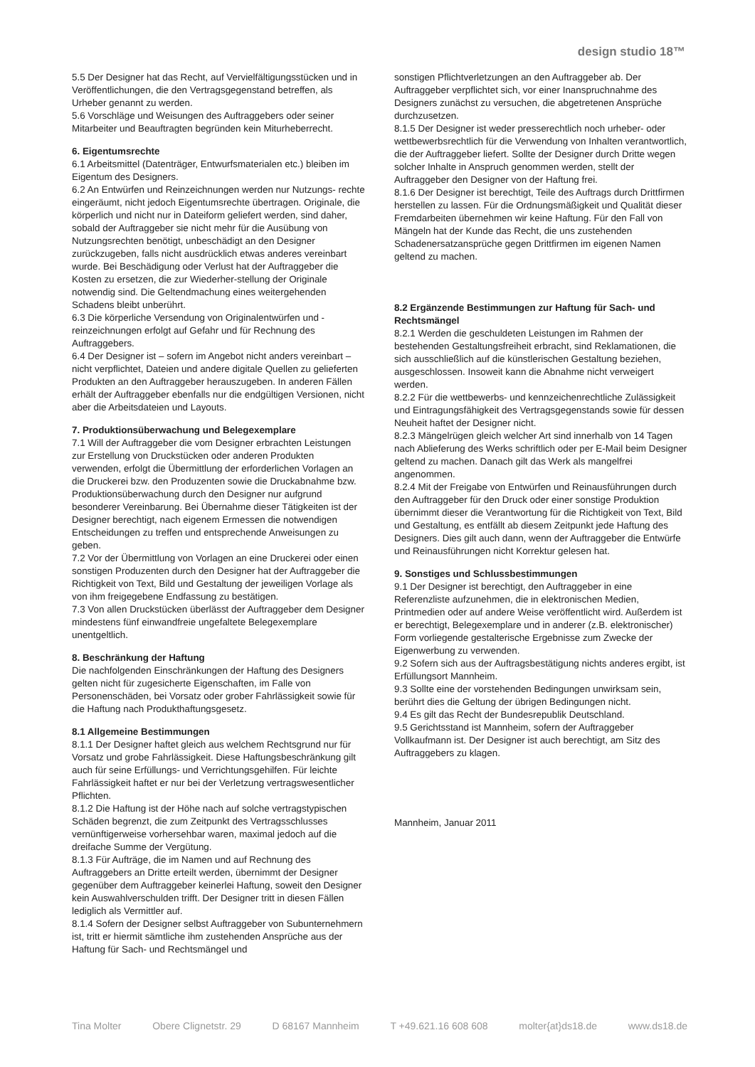design studio 18™
5.5 Der Designer hat das Recht, auf Vervielfältigungsstücken und in Veröffentlichungen, die den Vertragsgegenstand betreffen, als Urheber genannt zu werden.
5.6 Vorschläge und Weisungen des Auftraggebers oder seiner Mitarbeiter und Beauftragten begründen kein Miturheberrecht.
6. Eigentumsrechte
6.1 Arbeitsmittel (Datenträger, Entwurfsmaterialen etc.) bleiben im Eigentum des Designers.
6.2 An Entwürfen und Reinzeichnungen werden nur Nutzungs- rechte eingeräumt, nicht jedoch Eigentumsrechte übertragen. Originale, die körperlich und nicht nur in Dateiform geliefert werden, sind daher, sobald der Auftraggeber sie nicht mehr für die Ausübung von Nutzungsrechten benötigt, unbeschädigt an den Designer zurückzugeben, falls nicht ausdrücklich etwas anderes vereinbart wurde. Bei Beschädigung oder Verlust hat der Auftraggeber die Kosten zu ersetzen, die zur Wiederher-stellung der Originale notwendig sind. Die Geltendmachung eines weitergehenden Schadens bleibt unberührt.
6.3 Die körperliche Versendung von Originalentwürfen und -reinzeichnungen erfolgt auf Gefahr und für Rechnung des Auftraggebers.
6.4 Der Designer ist – sofern im Angebot nicht anders vereinbart – nicht verpflichtet, Dateien und andere digitale Quellen zu gelieferten Produkten an den Auftraggeber herauszugeben. In anderen Fällen erhält der Auftraggeber ebenfalls nur die endgültigen Versionen, nicht aber die Arbeitsdateien und Layouts.
7. Produktionsüberwachung und Belegexemplare
7.1 Will der Auftraggeber die vom Designer erbrachten Leistungen zur Erstellung von Druckstücken oder anderen Produkten verwenden, erfolgt die Übermittlung der erforderlichen Vorlagen an die Druckerei bzw. den Produzenten sowie die Druckabnahme bzw. Produktionsüberwachung durch den Designer nur aufgrund besonderer Vereinbarung. Bei Übernahme dieser Tätigkeiten ist der Designer berechtigt, nach eigenem Ermessen die notwendigen Entscheidungen zu treffen und entsprechende Anweisungen zu geben.
7.2 Vor der Übermittlung von Vorlagen an eine Druckerei oder einen sonstigen Produzenten durch den Designer hat der Auftraggeber die Richtigkeit von Text, Bild und Gestaltung der jeweiligen Vorlage als von ihm freigegebene Endfassung zu bestätigen.
7.3 Von allen Druckstücken überlässt der Auftraggeber dem Designer mindestens fünf einwandfreie ungefaltete Belegexemplare unentgeltlich.
8. Beschränkung der Haftung
Die nachfolgenden Einschränkungen der Haftung des Designers gelten nicht für zugesicherte Eigenschaften, im Falle von Personenschäden, bei Vorsatz oder grober Fahrlässigkeit sowie für die Haftung nach Produkthaftungsgesetz.
8.1 Allgemeine Bestimmungen
8.1.1 Der Designer haftet gleich aus welchem Rechtsgrund nur für Vorsatz und grobe Fahrlässigkeit. Diese Haftungsbeschränkung gilt auch für seine Erfüllungs- und Verrichtungsgehilfen. Für leichte Fahrlässigkeit haftet er nur bei der Verletzung vertragswesentlicher Pflichten.
8.1.2 Die Haftung ist der Höhe nach auf solche vertragstypischen Schäden begrenzt, die zum Zeitpunkt des Vertragsschlusses vernünftigerweise vorhersehbar waren, maximal jedoch auf die dreifache Summe der Vergütung.
8.1.3 Für Aufträge, die im Namen und auf Rechnung des Auftraggebers an Dritte erteilt werden, übernimmt der Designer gegenüber dem Auftraggeber keinerlei Haftung, soweit den Designer kein Auswahlverschulden trifft. Der Designer tritt in diesen Fällen lediglich als Vermittler auf.
8.1.4 Sofern der Designer selbst Auftraggeber von Subunternehmern ist, tritt er hiermit sämtliche ihm zustehenden Ansprüche aus der Haftung für Sach- und Rechtsmängel und
sonstigen Pflichtverletzungen an den Auftraggeber ab. Der Auftraggeber verpflichtet sich, vor einer Inanspruchnahme des Designers zunächst zu versuchen, die abgetretenen Ansprüche durchzusetzen.
8.1.5 Der Designer ist weder presserechtlich noch urheber- oder wettbewerbsrechtlich für die Verwendung von Inhalten verantwortlich, die der Auftraggeber liefert. Sollte der Designer durch Dritte wegen solcher Inhalte in Anspruch genommen werden, stellt der Auftraggeber den Designer von der Haftung frei.
8.1.6 Der Designer ist berechtigt, Teile des Auftrags durch Drittfirmen herstellen zu lassen. Für die Ordnungsmäßigkeit und Qualität dieser Fremdarbeiten übernehmen wir keine Haftung. Für den Fall von Mängeln hat der Kunde das Recht, die uns zustehenden Schadenersatzansprüche gegen Drittfirmen im eigenen Namen geltend zu machen.
8.2 Ergänzende Bestimmungen zur Haftung für Sach- und Rechtsmängel
8.2.1 Werden die geschuldeten Leistungen im Rahmen der bestehenden Gestaltungsfreiheit erbracht, sind Reklamationen, die sich ausschließlich auf die künstlerischen Gestaltung beziehen, ausgeschlossen. Insoweit kann die Abnahme nicht verweigert werden.
8.2.2 Für die wettbewerbs- und kennzeichenrechtliche Zulässigkeit und Eintragungsfähigkeit des Vertragsgegenstands sowie für dessen Neuheit haftet der Designer nicht.
8.2.3 Mängelrügen gleich welcher Art sind innerhalb von 14 Tagen nach Ablieferung des Werks schriftlich oder per E-Mail beim Designer geltend zu machen. Danach gilt das Werk als mangelfrei angenommen.
8.2.4 Mit der Freigabe von Entwürfen und Reinausführungen durch den Auftraggeber für den Druck oder einer sonstige Produktion übernimmt dieser die Verantwortung für die Richtigkeit von Text, Bild und Gestaltung, es entfällt ab diesem Zeitpunkt jede Haftung des Designers. Dies gilt auch dann, wenn der Auftraggeber die Entwürfe und Reinausführungen nicht Korrektur gelesen hat.
9. Sonstiges und Schlussbestimmungen
9.1 Der Designer ist berechtigt, den Auftraggeber in eine Referenzliste aufzunehmen, die in elektronischen Medien, Printmedien oder auf andere Weise veröffentlicht wird. Außerdem ist er berechtigt, Belegexemplare und in anderer (z.B. elektronischer) Form vorliegende gestalterische Ergebnisse zum Zwecke der Eigenwerbung zu verwenden.
9.2 Sofern sich aus der Auftragsbestätigung nichts anderes ergibt, ist Erfüllungsort Mannheim.
9.3 Sollte eine der vorstehenden Bedingungen unwirksam sein, berührt dies die Geltung der übrigen Bedingungen nicht.
9.4 Es gilt das Recht der Bundesrepublik Deutschland.
9.5 Gerichtsstand ist Mannheim, sofern der Auftraggeber Vollkaufmann ist. Der Designer ist auch berechtigt, am Sitz des Auftraggebers zu klagen.
Mannheim, Januar 2011
Tina Molter Obere Clignetstr. 29 D 68167 Mannheim T +49.621.16 608 608 molter{at}ds18.de www.ds18.de